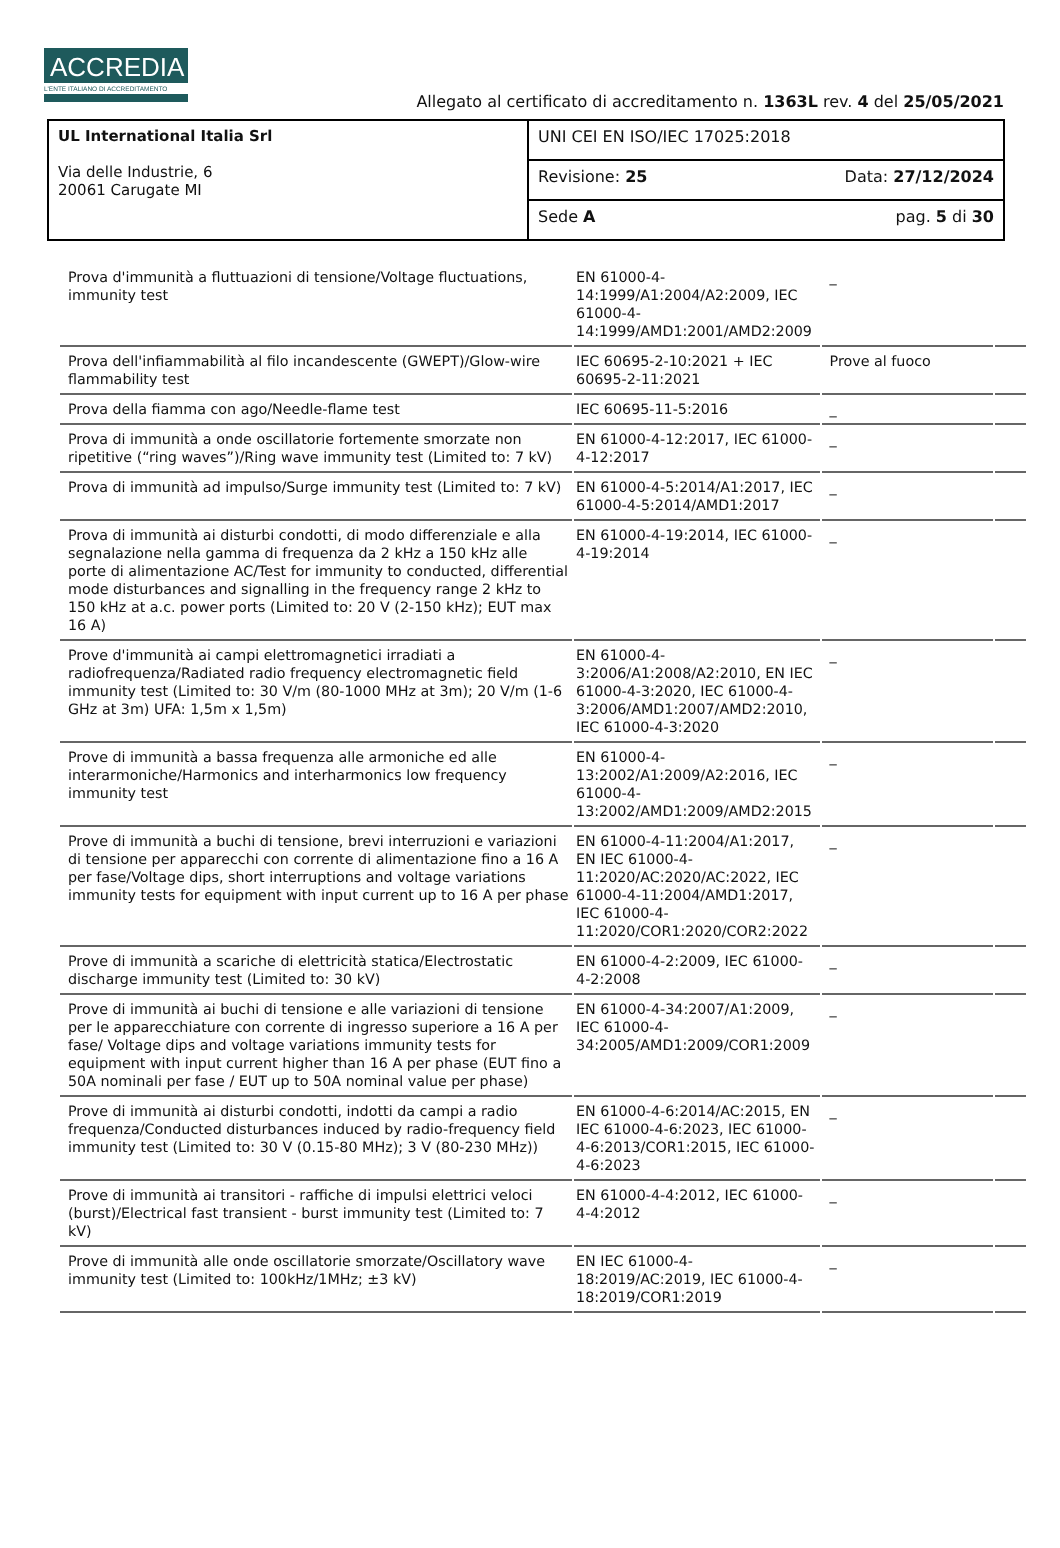ACCREDIA
L'ENTE ITALIANO DI ACCREDITAMENTO
Allegato al certificato di accreditamento n. 1363L rev. 4 del 25/05/2021
| UL International Italia Srl Via delle Industrie, 6 20061 Carugate MI | UNI CEI EN ISO/IEC 17025:2018 |
| | Revisione: 25 Data: 27/12/2024 |
| | Sede A pag. 5 di 30 |
| Prova d'immunità a fluttuazioni di tensione/Voltage fluctuations, immunity test | EN 61000-4-14:1999/A1:2004/A2:2009, IEC 61000-4-14:1999/AMD1:2001/AMD2:2009 | _ | |
| Prova dell'infiammabilità al filo incandescente (GWEPT)/Glow-wire flammability test | IEC 60695-2-10:2021 + IEC 60695-2-11:2021 | Prove al fuoco | |
| Prova della fiamma con ago/Needle-flame test | IEC 60695-11-5:2016 | _ | |
| Prova di immunità a onde oscillatorie fortemente smorzate non ripetitive (“ring waves”)/Ring wave immunity test (Limited to: 7 kV) | EN 61000-4-12:2017, IEC 61000-4-12:2017 | _ | |
| Prova di immunità ad impulso/Surge immunity test (Limited to: 7 kV) | EN 61000-4-5:2014/A1:2017, IEC 61000-4-5:2014/AMD1:2017 | _ | |
| Prova di immunità ai disturbi condotti, di modo differenziale e alla segnalazione nella gamma di frequenza da 2 kHz a 150 kHz alle porte di alimentazione AC/Test for immunity to conducted, differential mode disturbances and signalling in the frequency range 2 kHz to 150 kHz at a.c. power ports (Limited to: 20 V (2-150 kHz); EUT max 16 A) | EN 61000-4-19:2014, IEC 61000-4-19:2014 | _ | |
| Prove d'immunità ai campi elettromagnetici irradiati a radiofrequenza/Radiated radio frequency electromagnetic field immunity test (Limited to: 30 V/m (80-1000 MHz at 3m); 20 V/m (1-6 GHz at 3m) UFA: 1,5m x 1,5m) | EN 61000-4-3:2006/A1:2008/A2:2010, EN IEC 61000-4-3:2020, IEC 61000-4-3:2006/AMD1:2007/AMD2:2010, IEC 61000-4-3:2020 | _ | |
| Prove di immunità a bassa frequenza alle armoniche ed alle interarmoniche/Harmonics and interharmonics low frequency immunity test | EN 61000-4-13:2002/A1:2009/A2:2016, IEC 61000-4-13:2002/AMD1:2009/AMD2:2015 | _ | |
| Prove di immunità a buchi di tensione, brevi interruzioni e variazioni di tensione per apparecchi con corrente di alimentazione fino a 16 A per fase/Voltage dips, short interruptions and voltage variations immunity tests for equipment with input current up to 16 A per phase | EN 61000-4-11:2004/A1:2017, EN IEC 61000-4-11:2020/AC:2020/AC:2022, IEC 61000-4-11:2004/AMD1:2017, IEC 61000-4-11:2020/COR1:2020/COR2:2022 | _ | |
| Prove di immunità a scariche di elettricità statica/Electrostatic discharge immunity test (Limited to: 30 kV) | EN 61000-4-2:2009, IEC 61000-4-2:2008 | _ | |
| Prove di immunità ai buchi di tensione e alle variazioni di tensione per le apparecchiature con corrente di ingresso superiore a 16 A per fase/ Voltage dips and voltage variations immunity tests for equipment with input current higher than 16 A per phase (EUT fino a 50A nominali per fase / EUT up to 50A nominal value per phase) | EN 61000-4-34:2007/A1:2009, IEC 61000-4-34:2005/AMD1:2009/COR1:2009 | _ | |
| Prove di immunità ai disturbi condotti, indotti da campi a radio frequenza/Conducted disturbances induced by radio-frequency field immunity test (Limited to: 30 V (0.15-80 MHz); 3 V (80-230 MHz)) | EN 61000-4-6:2014/AC:2015, EN IEC 61000-4-6:2023, IEC 61000-4-6:2013/COR1:2015, IEC 61000-4-6:2023 | _ | |
| Prove di immunità ai transitori - raffiche di impulsi elettrici veloci (burst)/Electrical fast transient - burst immunity test (Limited to: 7 kV) | EN 61000-4-4:2012, IEC 61000-4-4:2012 | _ | |
| Prove di immunità alle onde oscillatorie smorzate/Oscillatory wave immunity test (Limited to: 100kHz/1MHz; ±3 kV) | EN IEC 61000-4-18:2019/AC:2019, IEC 61000-4-18:2019/COR1:2019 | _ | |